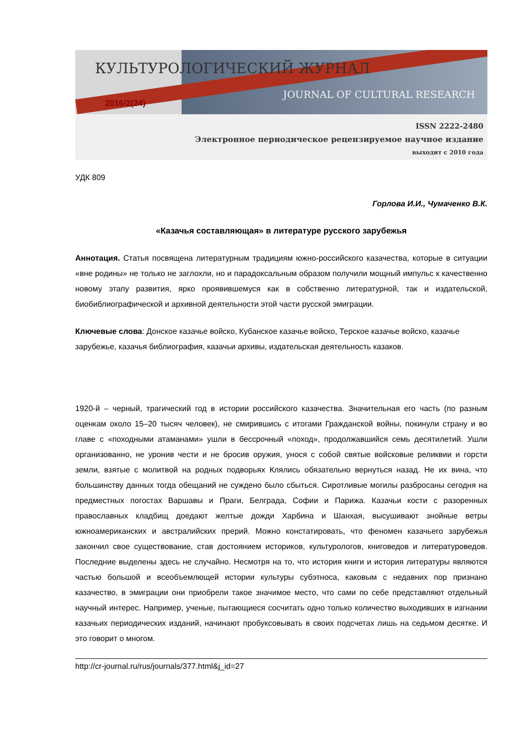КУЛЬТУРОЛОГИЧЕСКИЙ ЖУРНАЛ
JOURNAL OF CULTURAL RESEARCH
2016/2(24)
ISSN 2222-2480
Электронное периодическое рецензируемое научное издание
выходит с 2010 года
УДК 809
Горлова И.И., Чумаченко В.К.
«Казачья составляющая» в литературе русского зарубежья
Аннотация. Статья посвящена литературным традициям южно-российского казачества, которые в ситуации «вне родины» не только не заглохли, но и парадоксальным образом получили мощный импульс к качественно новому этапу развития, ярко проявившемуся как в собственно литературной, так и издательской, биобиблиографической и архивной деятельности этой части русской эмиграции.
Ключевые слова: Донское казачье войско, Кубанское казачье войско, Терское казачье войско, казачье зарубежье, казачья библиография, казачьи архивы, издательская деятельность казаков.
1920-й – черный, трагический год в истории российского казачества. Значительная его часть (по разным оценкам около 15–20 тысяч человек), не смирившись с итогами Гражданской войны, покинули страну и во главе с «походными атаманами» ушли в бессрочный «поход», продолжавшийся семь десятилетий. Ушли организованно, не уронив чести и не бросив оружия, унося с собой святые войсковые реликвии и горсти земли, взятые с молитвой на родных подворьях Клялись обязательно вернуться назад. Не их вина, что большинству данных тогда обещаний не суждено было сбыться. Сиротливые могилы разбросаны сегодня на предместных погостах Варшавы и Праги, Белграда, Софии и Парижа. Казачьи кости с разоренных православных кладбищ доедают желтые дожди Харбина и Шанхая, высушивают знойные ветры южноамериканских и австралийских прерий. Можно констатировать, что феномен казачьего зарубежья закончил свое существование, став достоянием историков, культурологов, книговедов и литературоведов. Последние выделены здесь не случайно. Несмотря на то, что история книги и история литературы являются частью большой и всеобъемлющей истории культуры субэтноса, каковым с недавних пор признано казачество, в эмиграции они приобрели такое значимое место, что сами по себе представляют отдельный научный интерес. Например, ученые, пытающиеся сосчитать одно только количество выходивших в изгнании казачьих периодических изданий, начинают пробуксовывать в своих подсчетах лишь на седьмом десятке. И это говорит о многом.
http://cr-journal.ru/rus/journals/377.html&j_id=27